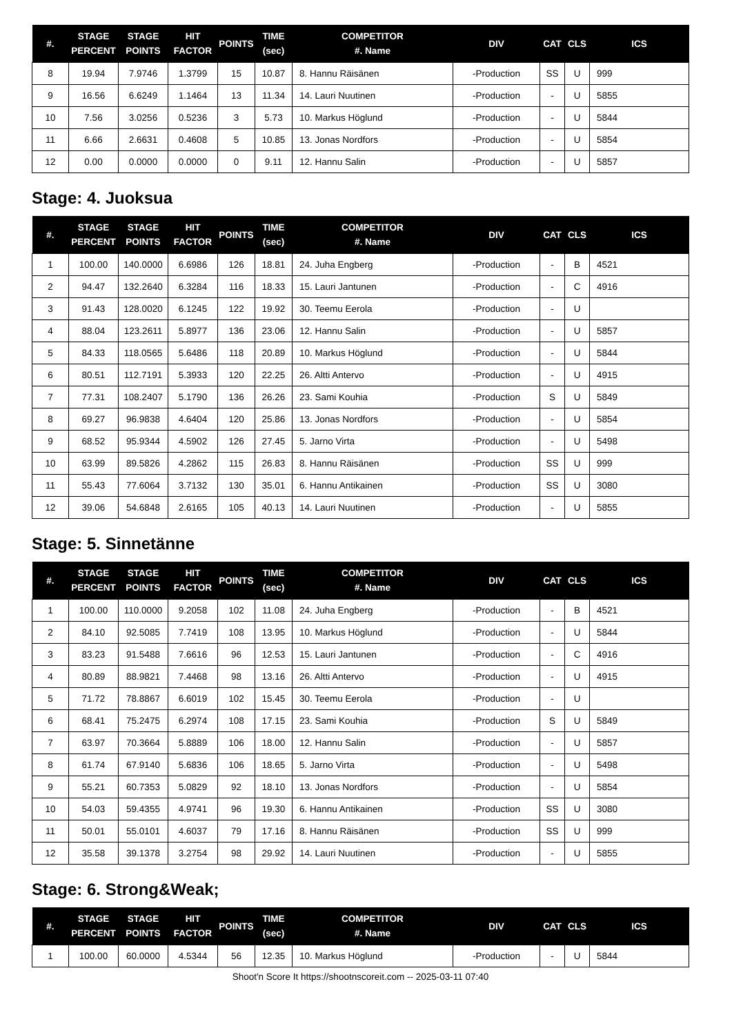| #. | STAGE PERCENT | STAGE POINTS | HIT FACTOR | POINTS | TIME (sec) | COMPETITOR #. Name | DIV | CAT | CLS | ICS |
| --- | --- | --- | --- | --- | --- | --- | --- | --- | --- | --- |
| 8 | 19.94 | 7.9746 | 1.3799 | 15 | 10.87 | 8. Hannu Räisänen | -Production | SS | U | 999 |
| 9 | 16.56 | 6.6249 | 1.1464 | 13 | 11.34 | 14. Lauri Nuutinen | -Production | - | U | 5855 |
| 10 | 7.56 | 3.0256 | 0.5236 | 3 | 5.73 | 10. Markus Höglund | -Production | - | U | 5844 |
| 11 | 6.66 | 2.6631 | 0.4608 | 5 | 10.85 | 13. Jonas Nordfors | -Production | - | U | 5854 |
| 12 | 0.00 | 0.0000 | 0.0000 | 0 | 9.11 | 12. Hannu Salin | -Production | - | U | 5857 |
Stage: 4. Juoksua
| #. | STAGE PERCENT | STAGE POINTS | HIT FACTOR | POINTS | TIME (sec) | COMPETITOR #. Name | DIV | CAT | CLS | ICS |
| --- | --- | --- | --- | --- | --- | --- | --- | --- | --- | --- |
| 1 | 100.00 | 140.0000 | 6.6986 | 126 | 18.81 | 24. Juha Engberg | -Production | - | B | 4521 |
| 2 | 94.47 | 132.2640 | 6.3284 | 116 | 18.33 | 15. Lauri Jantunen | -Production | - | C | 4916 |
| 3 | 91.43 | 128.0020 | 6.1245 | 122 | 19.92 | 30. Teemu Eerola | -Production | - | U | |
| 4 | 88.04 | 123.2611 | 5.8977 | 136 | 23.06 | 12. Hannu Salin | -Production | - | U | 5857 |
| 5 | 84.33 | 118.0565 | 5.6486 | 118 | 20.89 | 10. Markus Höglund | -Production | - | U | 5844 |
| 6 | 80.51 | 112.7191 | 5.3933 | 120 | 22.25 | 26. Altti Antervo | -Production | - | U | 4915 |
| 7 | 77.31 | 108.2407 | 5.1790 | 136 | 26.26 | 23. Sami Kouhia | -Production | S | U | 5849 |
| 8 | 69.27 | 96.9838 | 4.6404 | 120 | 25.86 | 13. Jonas Nordfors | -Production | - | U | 5854 |
| 9 | 68.52 | 95.9344 | 4.5902 | 126 | 27.45 | 5. Jarno Virta | -Production | - | U | 5498 |
| 10 | 63.99 | 89.5826 | 4.2862 | 115 | 26.83 | 8. Hannu Räisänen | -Production | SS | U | 999 |
| 11 | 55.43 | 77.6064 | 3.7132 | 130 | 35.01 | 6. Hannu Antikainen | -Production | SS | U | 3080 |
| 12 | 39.06 | 54.6848 | 2.6165 | 105 | 40.13 | 14. Lauri Nuutinen | -Production | - | U | 5855 |
Stage: 5. Sinnetänne
| #. | STAGE PERCENT | STAGE POINTS | HIT FACTOR | POINTS | TIME (sec) | COMPETITOR #. Name | DIV | CAT | CLS | ICS |
| --- | --- | --- | --- | --- | --- | --- | --- | --- | --- | --- |
| 1 | 100.00 | 110.0000 | 9.2058 | 102 | 11.08 | 24. Juha Engberg | -Production | - | B | 4521 |
| 2 | 84.10 | 92.5085 | 7.7419 | 108 | 13.95 | 10. Markus Höglund | -Production | - | U | 5844 |
| 3 | 83.23 | 91.5488 | 7.6616 | 96 | 12.53 | 15. Lauri Jantunen | -Production | - | C | 4916 |
| 4 | 80.89 | 88.9821 | 7.4468 | 98 | 13.16 | 26. Altti Antervo | -Production | - | U | 4915 |
| 5 | 71.72 | 78.8867 | 6.6019 | 102 | 15.45 | 30. Teemu Eerola | -Production | - | U | |
| 6 | 68.41 | 75.2475 | 6.2974 | 108 | 17.15 | 23. Sami Kouhia | -Production | S | U | 5849 |
| 7 | 63.97 | 70.3664 | 5.8889 | 106 | 18.00 | 12. Hannu Salin | -Production | - | U | 5857 |
| 8 | 61.74 | 67.9140 | 5.6836 | 106 | 18.65 | 5. Jarno Virta | -Production | - | U | 5498 |
| 9 | 55.21 | 60.7353 | 5.0829 | 92 | 18.10 | 13. Jonas Nordfors | -Production | - | U | 5854 |
| 10 | 54.03 | 59.4355 | 4.9741 | 96 | 19.30 | 6. Hannu Antikainen | -Production | SS | U | 3080 |
| 11 | 50.01 | 55.0101 | 4.6037 | 79 | 17.16 | 8. Hannu Räisänen | -Production | SS | U | 999 |
| 12 | 35.58 | 39.1378 | 3.2754 | 98 | 29.92 | 14. Lauri Nuutinen | -Production | - | U | 5855 |
Stage: 6. Strong&Weak;
| #. | STAGE PERCENT | STAGE POINTS | HIT FACTOR | POINTS | TIME (sec) | COMPETITOR #. Name | DIV | CAT | CLS | ICS |
| --- | --- | --- | --- | --- | --- | --- | --- | --- | --- | --- |
| 1 | 100.00 | 60.0000 | 4.5344 | 56 | 12.35 | 10. Markus Höglund | -Production | - | U | 5844 |
Shoot'n Score It https://shootnscoreit.com -- 2025-03-11 07:40